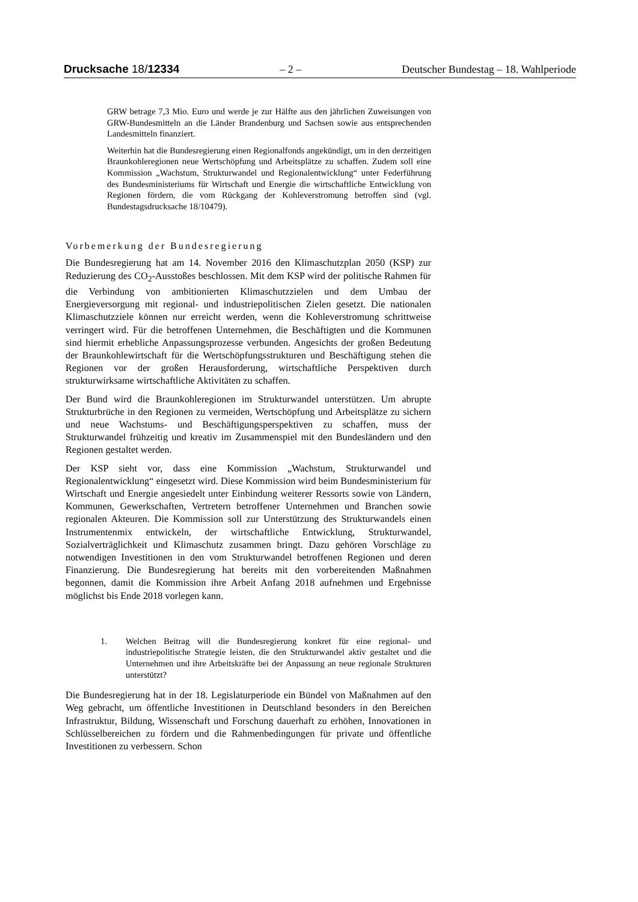Drucksache 18/12334 – 2 – Deutscher Bundestag – 18. Wahlperiode
GRW betrage 7,3 Mio. Euro und werde je zur Hälfte aus den jährlichen Zuweisungen von GRW-Bundesmitteln an die Länder Brandenburg und Sachsen sowie aus entsprechenden Landesmitteln finanziert.
Weiterhin hat die Bundesregierung einen Regionalfonds angekündigt, um in den derzeitigen Braunkohleregionen neue Wertschöpfung und Arbeitsplätze zu schaffen. Zudem soll eine Kommission „Wachstum, Strukturwandel und Regionalentwicklung“ unter Federführung des Bundesministeriums für Wirtschaft und Energie die wirtschaftliche Entwicklung von Regionen fördern, die vom Rückgang der Kohleverstromung betroffen sind (vgl. Bundestagsdrucksache 18/10479).
Vorbemerkung der Bundesregierung
Die Bundesregierung hat am 14. November 2016 den Klimaschutzplan 2050 (KSP) zur Reduzierung des CO<sub>2</sub>-Ausstoßes beschlossen. Mit dem KSP wird der politische Rahmen für die Verbindung von ambitionierten Klimaschutzzielen und dem Umbau der Energieversorgung mit regional- und industriepolitischen Zielen gesetzt. Die nationalen Klimaschutzziele können nur erreicht werden, wenn die Kohleverstromung schrittweise verringert wird. Für die betroffenen Unternehmen, die Beschäftigten und die Kommunen sind hiermit erhebliche Anpassungsprozesse verbunden. Angesichts der großen Bedeutung der Braunkohlewirtschaft für die Wertschöpfungsstrukturen und Beschäftigung stehen die Regionen vor der großen Herausforderung, wirtschaftliche Perspektiven durch strukturwirksame wirtschaftliche Aktivitäten zu schaffen.
Der Bund wird die Braunkohleregionen im Strukturwandel unterstützen. Um abrupte Strukturbrüche in den Regionen zu vermeiden, Wertschöpfung und Arbeitsplätze zu sichern und neue Wachstums- und Beschäftigungsperspektiven zu schaffen, muss der Strukturwandel frühzeitig und kreativ im Zusammenspiel mit den Bundesländern und den Regionen gestaltet werden.
Der KSP sieht vor, dass eine Kommission „Wachstum, Strukturwandel und Regionalentwicklung“ eingesetzt wird. Diese Kommission wird beim Bundesministerium für Wirtschaft und Energie angesiedelt unter Einbindung weiterer Ressorts sowie von Ländern, Kommunen, Gewerkschaften, Vertretern betroffener Unternehmen und Branchen sowie regionalen Akteuren. Die Kommission soll zur Unterstützung des Strukturwandels einen Instrumentenmix entwickeln, der wirtschaftliche Entwicklung, Strukturwandel, Sozialverträglichkeit und Klimaschutz zusammen bringt. Dazu gehören Vorschläge zu notwendigen Investitionen in den vom Strukturwandel betroffenen Regionen und deren Finanzierung. Die Bundesregierung hat bereits mit den vorbereitenden Maßnahmen begonnen, damit die Kommission ihre Arbeit Anfang 2018 aufnehmen und Ergebnisse möglichst bis Ende 2018 vorlegen kann.
1. Welchen Beitrag will die Bundesregierung konkret für eine regional- und industriepolitische Strategie leisten, die den Strukturwandel aktiv gestaltet und die Unternehmen und ihre Arbeitskräfte bei der Anpassung an neue regionale Strukturen unterstützt?
Die Bundesregierung hat in der 18. Legislaturperiode ein Bündel von Maßnahmen auf den Weg gebracht, um öffentliche Investitionen in Deutschland besonders in den Bereichen Infrastruktur, Bildung, Wissenschaft und Forschung dauerhaft zu erhöhen, Innovationen in Schlüsselbereichen zu fördern und die Rahmenbedingungen für private und öffentliche Investitionen zu verbessern. Schon